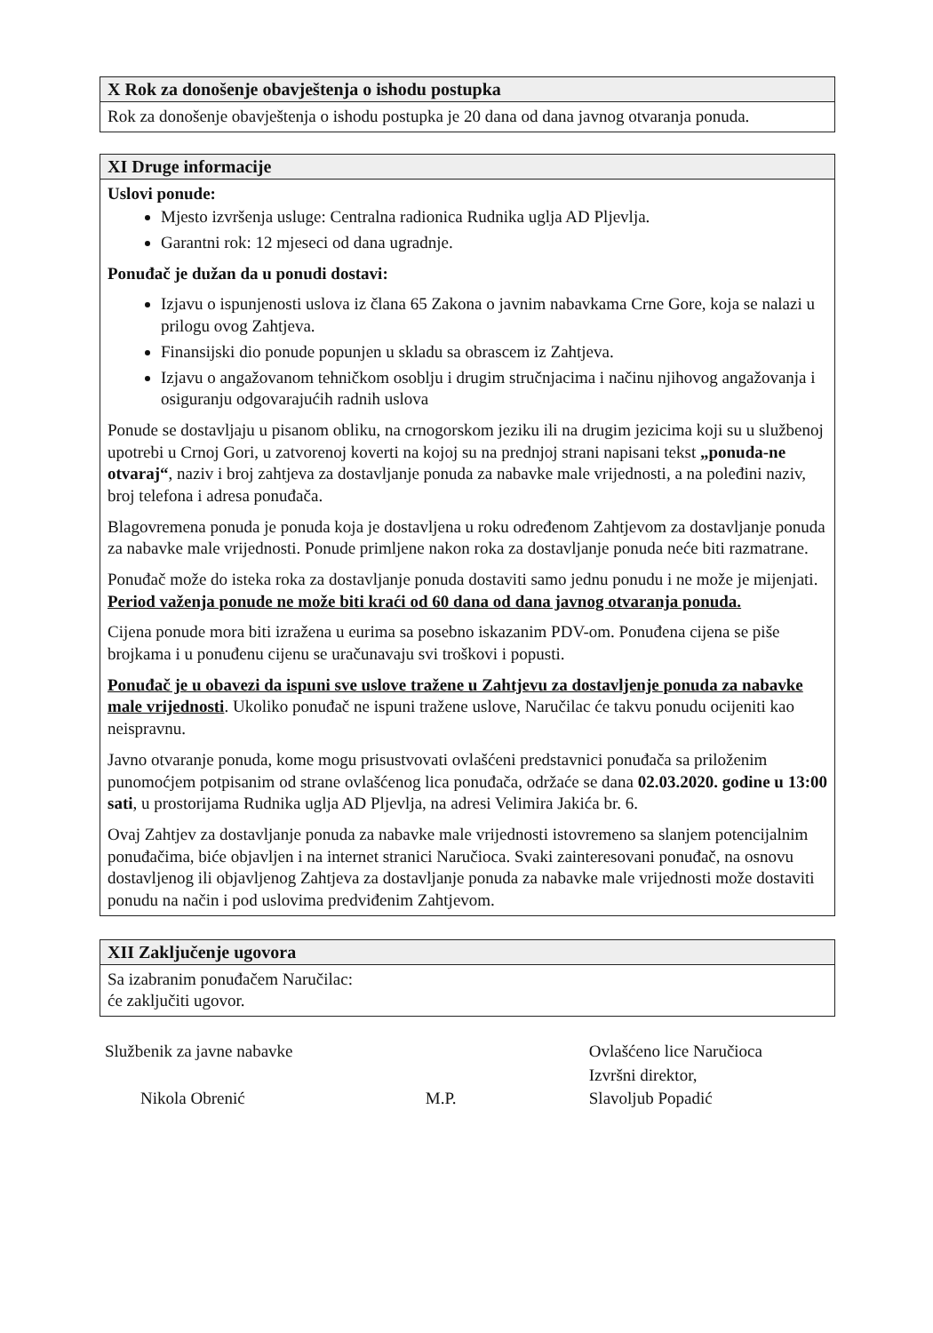X Rok za donošenje obavještenja o ishodu postupka
Rok za donošenje obavještenja o ishodu postupka je 20 dana od dana javnog otvaranja ponuda.
XI Druge informacije
Uslovi ponude:
Mjesto izvršenja usluge: Centralna radionica Rudnika uglja AD Pljevlja.
Garantni rok: 12 mjeseci od dana ugradnje.
Ponuđač je dužan da u ponudi dostavi:
Izjavu o ispunjenosti uslova iz člana 65 Zakona o javnim nabavkama Crne Gore, koja se nalazi u prilogu ovog Zahtjeva.
Finansijski dio ponude popunjen u skladu sa obrascem iz Zahtjeva.
Izjavu o angažovanom tehničkom osoblju i drugim stručnjacima i načinu njihovog angažovanja i osiguranju odgovarajućih radnih uslova
Ponude se dostavljaju u pisanom obliku, na crnogorskom jeziku ili na drugim jezicima koji su u službenoj upotrebi u Crnoj Gori, u zatvorenoj koverti na kojoj su na prednjoj strani napisani tekst „ponuda-ne otvaraj“, naziv i broj zahtjeva za dostavljanje ponuda za nabavke male vrijednosti, a na poleđini naziv, broj telefona i adresa ponuđača.
Blagovremena ponuda je ponuda koja je dostavljena u roku određenom Zahtjevom za dostavljanje ponuda za nabavke male vrijednosti. Ponude primljene nakon roka za dostavljanje ponuda neće biti razmatrane.
Ponuđač može do isteka roka za dostavljanje ponuda dostaviti samo jednu ponudu i ne može je mijenjati. Period važenja ponude ne može biti kraći od 60 dana od dana javnog otvaranja ponuda.
Cijena ponude mora biti izražena u eurima sa posebno iskazanim PDV-om. Ponuđena cijena se piše brojkama i u ponuđenu cijenu se uračunavaju svi troškovi i popusti.
Ponuđač je u obavezi da ispuni sve uslove tražene u Zahtjevu za dostavljenje ponuda za nabavke male vrijednosti. Ukoliko ponuđač ne ispuni tražene uslove, Naručilac će takvu ponudu ocijeniti kao neispravnu.
Javno otvaranje ponuda, kome mogu prisustvovati ovlašćeni predstavnici ponuđača sa priloženim punomoćjem potpisanim od strane ovlašćenog lica ponuđača, održaće se dana 02.03.2020. godine u 13:00 sati, u prostorijama Rudnika uglja AD Pljevlja, na adresi Velimira Jakića br. 6.
Ovaj Zahtjev za dostavljanje ponuda za nabavke male vrijednosti istovremeno sa slanjem potencijalnim ponuđačima, biće objavljen i na internet stranici Naručioca. Svaki zainteresovani ponuđač, na osnovu dostavljenog ili objavljenog Zahtjeva za dostavljanje ponuda za nabavke male vrijednosti može dostaviti ponudu na način i pod uslovima predviđenim Zahtjevom.
XII Zaključenje ugovora
Sa izabranim ponuđačem Naručilac:
će zaključiti ugovor.
Službenik za javne nabavke
Nikola Obrenić
M.P. Ovlašćeno lice Naručioca
Izvršni direktor,
Slavoljub Popadić